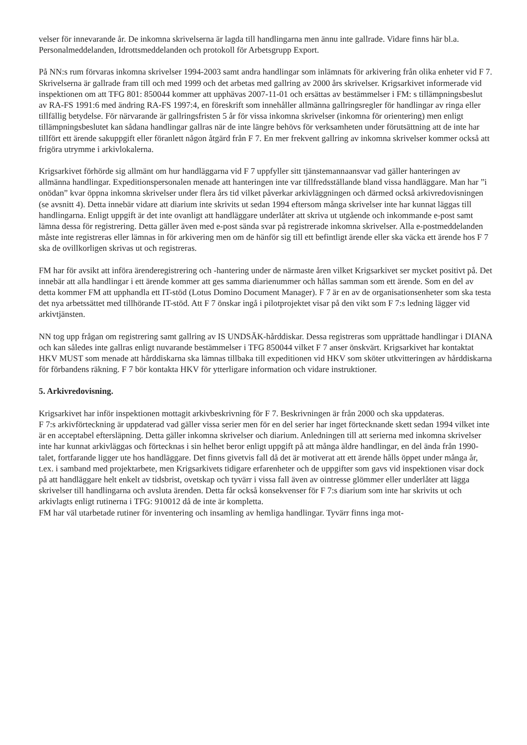velser för innevarande år. De inkomna skrivelserna är lagda till handlingarna men ännu inte gallrade. Vidare finns här bl.a. Personalmeddelanden, Idrottsmeddelanden och protokoll för Arbetsgrupp Export.
På NN:s rum förvaras inkomna skrivelser 1994-2003 samt andra handlingar som inlämnats för arkivering från olika enheter vid F 7. Skrivelserna är gallrade fram till och med 1999 och det arbetas med gallring av 2000 års skrivelser. Krigsarkivet informerade vid inspektionen om att TFG 801: 850044 kommer att upphävas 2007-11-01 och ersättas av bestämmelser i FM: s tillämpningsbeslut av RA-FS 1991:6 med ändring RA-FS 1997:4, en föreskrift som innehåller allmänna gallringsregler för handlingar av ringa eller tillfällig betydelse. För närvarande är gallringsfristen 5 år för vissa inkomna skrivelser (inkomna för orientering) men enligt tillämpningsbeslutet kan sådana handlingar gallras när de inte längre behövs för verksamheten under förutsättning att de inte har tillfört ett ärende sakuppgift eller föranlett någon åtgärd från F 7. En mer frekvent gallring av inkomna skrivelser kommer också att frigöra utrymme i arkivlokalerna.
Krigsarkivet förhörde sig allmänt om hur handläggarna vid F 7 uppfyller sitt tjänstemannaansvar vad gäller hanteringen av allmänna handlingar. Expeditionspersonalen menade att hanteringen inte var tillfredsställande bland vissa handläggare. Man har ”i onödan” kvar öppna inkomna skrivelser under flera års tid vilket påverkar arkivläggningen och därmed också arkivredovisningen (se avsnitt 4). Detta innebär vidare att diarium inte skrivits ut sedan 1994 eftersom många skrivelser inte har kunnat läggas till handlingarna. Enligt uppgift är det inte ovanligt att handläggare underlåter att skriva ut utgående och inkommande e-post samt lämna dessa för registrering. Detta gäller även med e-post sända svar på registrerade inkomna skrivelser. Alla e-postmeddelanden måste inte registreras eller lämnas in för arkivering men om de hänför sig till ett befintligt ärende eller ska väcka ett ärende hos F 7 ska de ovillkorligen skrivas ut och registreras.
FM har för avsikt att införa ärenderegistrering och -hantering under de närmaste åren vilket Krigsarkivet ser mycket positivt på. Det innebär att alla handlingar i ett ärende kommer att ges samma diarienummer och hållas samman som ett ärende. Som en del av detta kommer FM att upphandla ett IT-stöd (Lotus Domino Document Manager). F 7 är en av de organisationsenheter som ska testa det nya arbetssättet med tillhörande IT-stöd. Att F 7 önskar ingå i pilotprojektet visar på den vikt som F 7:s ledning lägger vid arkivtjänsten.
NN tog upp frågan om registrering samt gallring av IS UNDSÄK-hårddiskar. Dessa registreras som upprättade handlingar i DIANA och kan således inte gallras enligt nuvarande bestämmelser i TFG 850044 vilket F 7 anser önskvärt. Krigsarkivet har kontaktat HKV MUST som menade att hårddiskarna ska lämnas tillbaka till expeditionen vid HKV som sköter utkvitteringen av hårddiskarna för förbandens räkning. F 7 bör kontakta HKV för ytterligare information och vidare instruktioner.
5. Arkivredovisning.
Krigsarkivet har inför inspektionen mottagit arkivbeskrivning för F 7. Beskrivningen är från 2000 och ska uppdateras.
F 7:s arkivförteckning är uppdaterad vad gäller vissa serier men för en del serier har inget förtecknande skett sedan 1994 vilket inte är en acceptabel eftersläpning. Detta gäller inkomna skrivelser och diarium. Anledningen till att serierna med inkomna skrivelser inte har kunnat arkivläggas och förtecknas i sin helhet beror enligt uppgift på att många äldre handlingar, en del ända från 1990-talet, fortfarande ligger ute hos handläggare. Det finns givetvis fall då det är motiverat att ett ärende hålls öppet under många år, t.ex. i samband med projektarbete, men Krigsarkivets tidigare erfarenheter och de uppgifter som gavs vid inspektionen visar dock på att handläggare helt enkelt av tidsbrist, ovetskap och tyvärr i vissa fall även av ointresse glömmer eller underlåter att lägga skrivelser till handlingarna och avsluta ärenden. Detta får också konsekvenser för F 7:s diarium som inte har skrivits ut och arkivlagts enligt rutinerna i TFG: 910012 då de inte är kompletta.
FM har väl utarbetade rutiner för inventering och insamling av hemliga handlingar. Tyvärr finns inga mot-